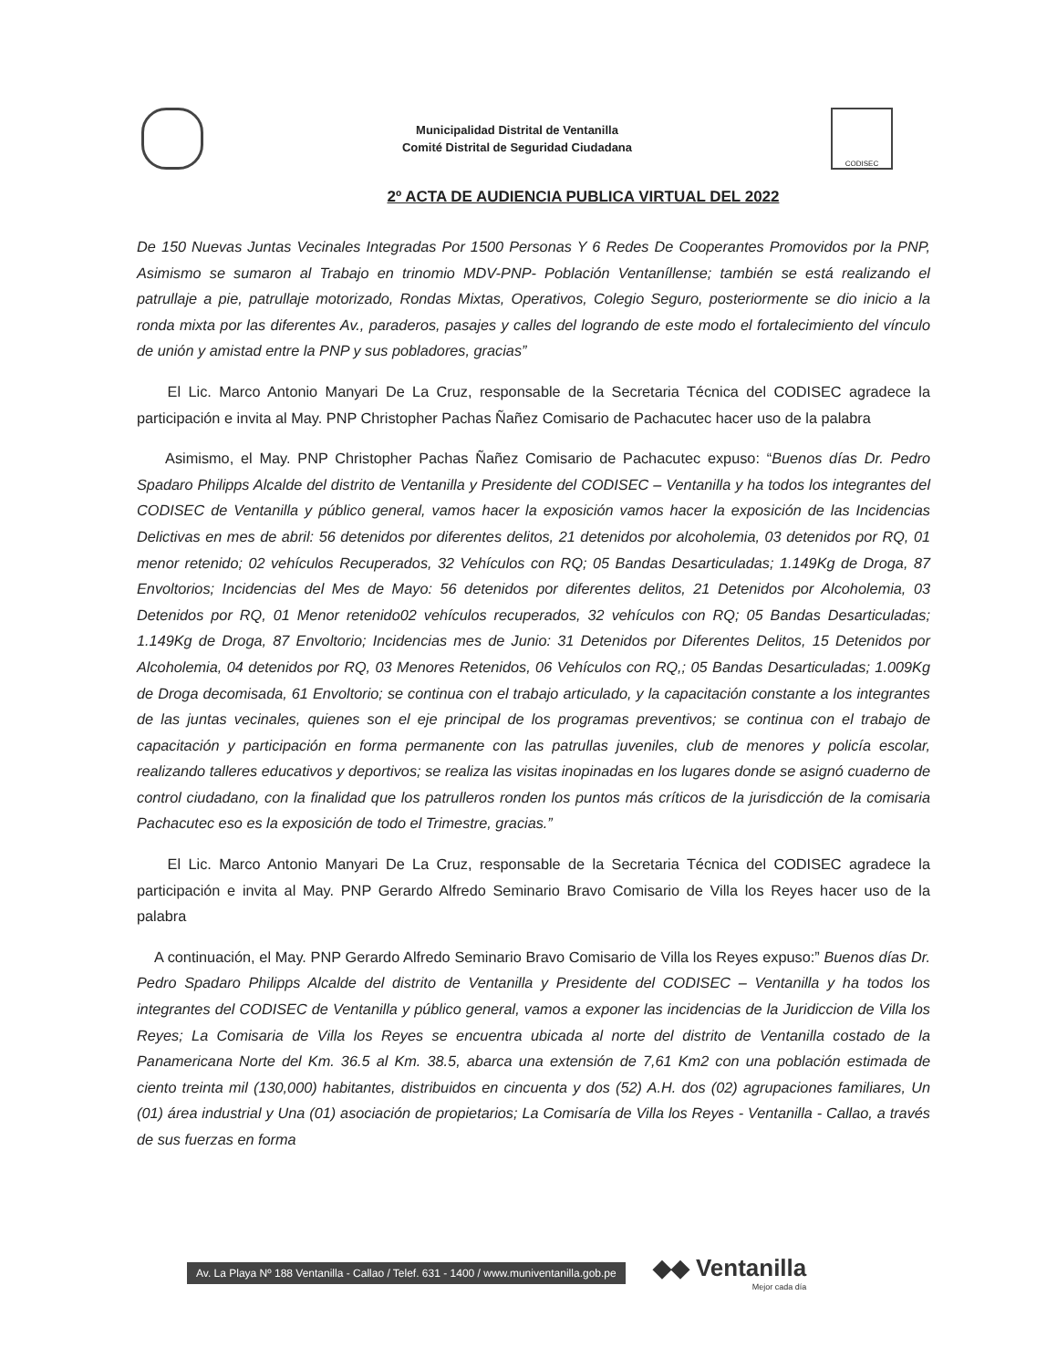Municipalidad Distrital de Ventanilla
Comité Distrital de Seguridad Ciudadana
CODISEC
2º ACTA DE AUDIENCIA PUBLICA VIRTUAL DEL 2022
De 150 Nuevas Juntas Vecinales Integradas Por 1500 Personas Y 6 Redes De Cooperantes Promovidos por la PNP, Asimismo se sumaron al Trabajo en trinomio MDV-PNP- Población Ventaníllense; también se está realizando el patrullaje a pie, patrullaje motorizado, Rondas Mixtas, Operativos, Colegio Seguro, posteriormente se dio inicio a la ronda mixta por las diferentes Av., paraderos, pasajes y calles del logrando de este modo el fortalecimiento del vínculo de unión y amistad entre la PNP y sus pobladores, gracias”
El Lic. Marco Antonio Manyari De La Cruz, responsable de la Secretaria Técnica del CODISEC agradece la participación e invita al May. PNP Christopher Pachas Ñañez Comisario de Pachacutec hacer uso de la palabra
Asimismo, el May. PNP Christopher Pachas Ñañez Comisario de Pachacutec expuso: “Buenos días Dr. Pedro Spadaro Philipps Alcalde del distrito de Ventanilla y Presidente del CODISEC – Ventanilla y ha todos los integrantes del CODISEC de Ventanilla y público general, vamos hacer la exposición vamos hacer la exposición de las Incidencias Delictivas en mes de abril: 56 detenidos por diferentes delitos, 21 detenidos por alcoholemia, 03 detenidos por RQ, 01 menor retenido; 02 vehículos Recuperados, 32 Vehículos con RQ; 05 Bandas Desarticuladas; 1.149Kg de Droga, 87 Envoltorios; Incidencias del Mes de Mayo: 56 detenidos por diferentes delitos, 21 Detenidos por Alcoholemia, 03 Detenidos por RQ, 01 Menor retenido02 vehículos recuperados, 32 vehículos con RQ; 05 Bandas Desarticuladas; 1.149Kg de Droga, 87 Envoltorio; Incidencias mes de Junio: 31 Detenidos por Diferentes Delitos, 15 Detenidos por Alcoholemia, 04 detenidos por RQ, 03 Menores Retenidos, 06 Vehículos con RQ,; 05 Bandas Desarticuladas; 1.009Kg de Droga decomisada, 61 Envoltorio; se continua con el trabajo articulado, y la capacitación constante a los integrantes de las juntas vecinales, quienes son el eje principal de los programas preventivos; se continua con el trabajo de capacitación y participación en forma permanente con las patrullas juveniles, club de menores y policía escolar, realizando talleres educativos y deportivos; se realiza las visitas inopinadas en los lugares donde se asignó cuaderno de control ciudadano, con la finalidad que los patrulleros ronden los puntos más críticos de la jurisdicción de la comisaria Pachacutec eso es la exposición de todo el Trimestre, gracias.”
El Lic. Marco Antonio Manyari De La Cruz, responsable de la Secretaria Técnica del CODISEC agradece la participación e invita al May. PNP Gerardo Alfredo Seminario Bravo Comisario de Villa los Reyes hacer uso de la palabra
A continuación, el May. PNP Gerardo Alfredo Seminario Bravo Comisario de Villa los Reyes expuso:” Buenos días Dr. Pedro Spadaro Philipps Alcalde del distrito de Ventanilla y Presidente del CODISEC – Ventanilla y ha todos los integrantes del CODISEC de Ventanilla y público general, vamos a exponer las incidencias de la Juridiccion de Villa los Reyes; La Comisaria de Villa los Reyes se encuentra ubicada al norte del distrito de Ventanilla costado de la Panamericana Norte del Km. 36.5 al Km. 38.5, abarca una extensión de 7,61 Km2 con una población estimada de ciento treinta mil (130,000) habitantes, distribuidos en cincuenta y dos (52) A.H. dos (02) agrupaciones familiares, Un (01) área industrial y Una (01) asociación de propietarios; La Comisaría de Villa los Reyes - Ventanilla - Callao, a través de sus fuerzas en forma
Av. La Playa Nº 188 Ventanilla - Callao / Telef. 631 - 1400 / www.muniventanilla.gob.pe
◆◆ Ventanilla
Mejor cada día